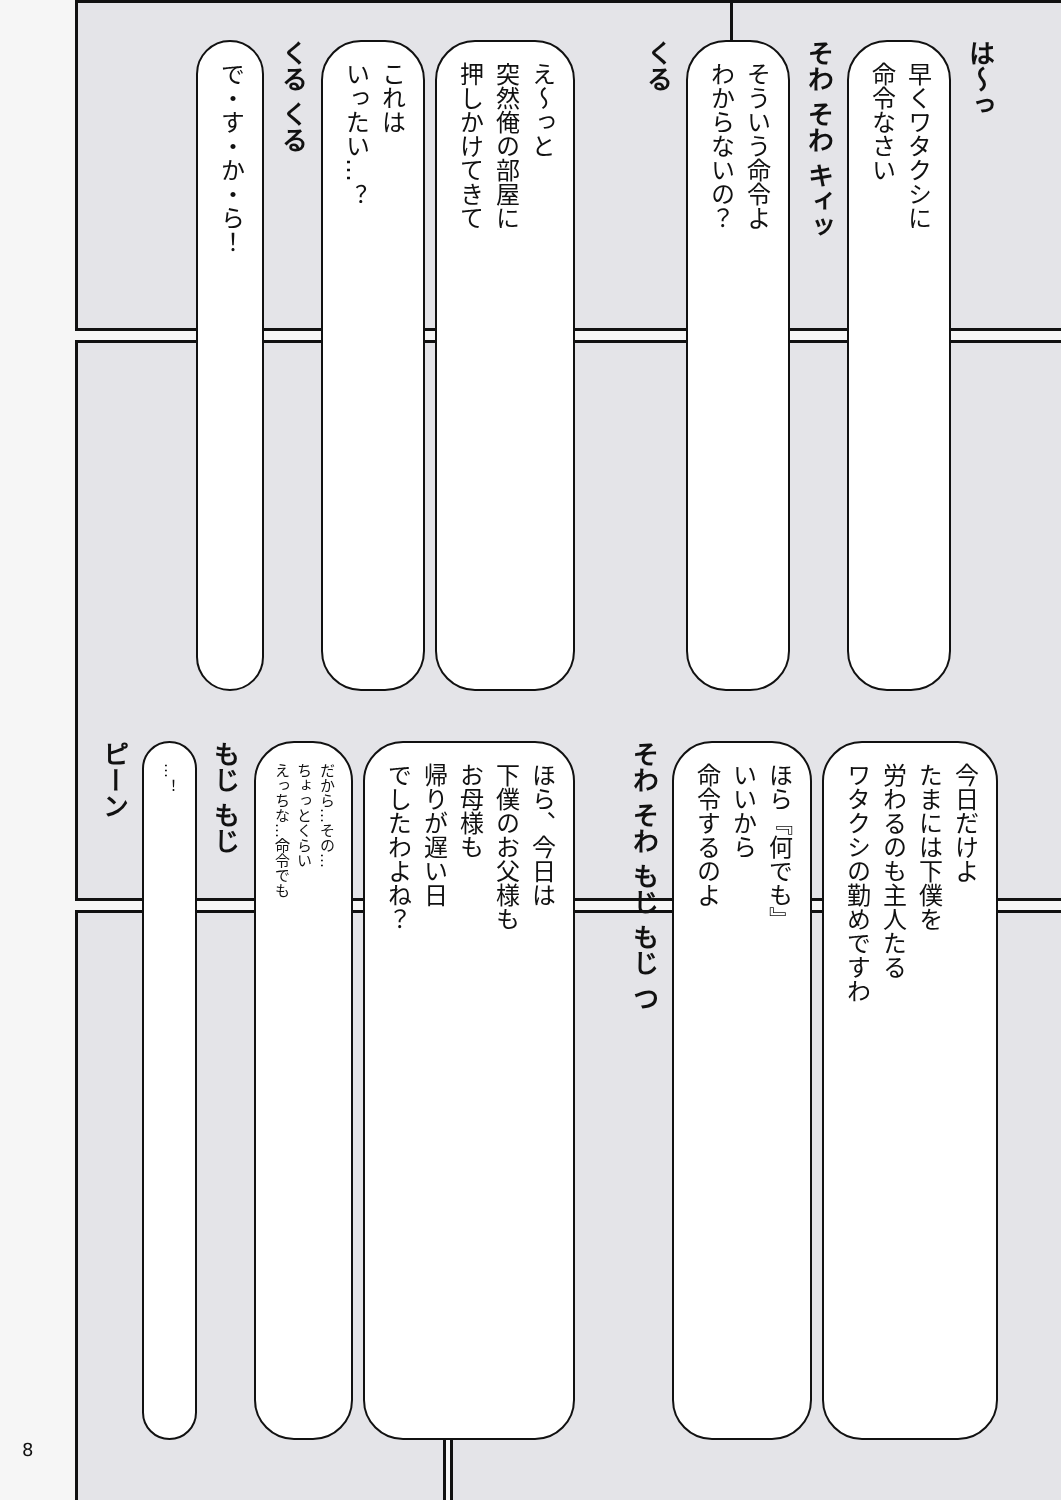え〜っと
突然俺の部屋に
押しかけてきて
これは
いったい…？
くる くる
で・す・か・ら！
は〜っ
早くワタクシに
命令なさい
そわ そわ キィッ
そういう命令よ
わからないの？
くる
ほら、今日は
下僕のお父様も
お母様も
帰りが遅い日
でしたわよね？
だから…その…
ちょっとくらい
えっちな…命令でも
もじ もじ
…！
ピーン
今日だけよ
たまには下僕を
労わるのも主人たる
ワタクシの勤めですわ
ほら『何でも』
いいから
命令するのよ
そわ そわ もじ もじ つ
8